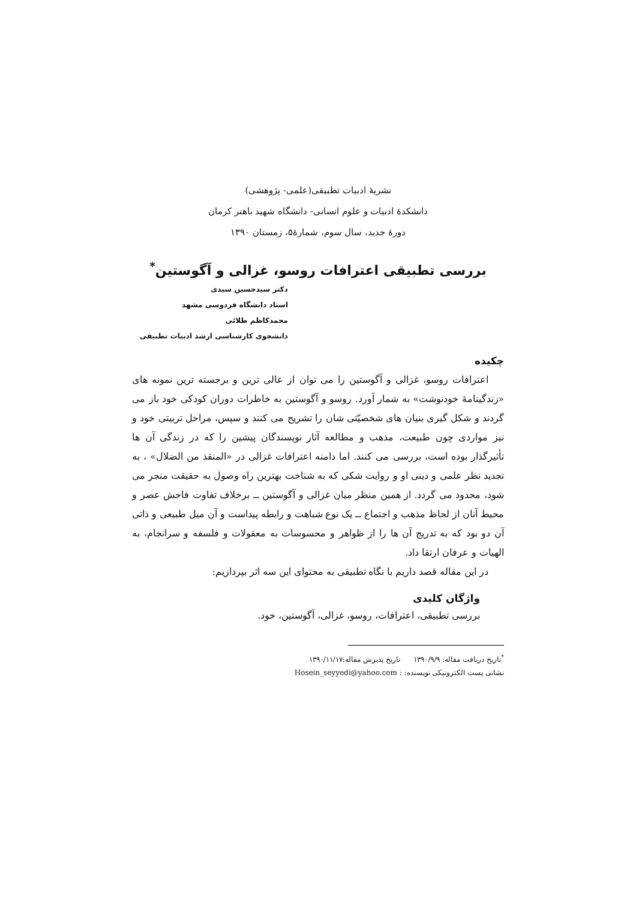نشریهٔ ادبیات تطبیقی(علمی- پژوهشی)
دانشکدهٔ ادبیات و علوم انسانی- دانشگاه شهید باهنر کرمان
دورهٔ جدید، سال سوم، شمارهٔ۵، زمستان ۱۳۹۰
بررسی تطبیقی اعترافات روسو، غزالی و آگوستین<sup>*</sup>
دکتر سیدحسین سیدی
استاد دانشگاه فردوسی مشهد
محمدکاظم طلائی
دانشجوی کارشناسی ارشد ادبیات تطبیقی
چکیده
اعترافات روسو، غزالی و آگوستین را می توان از عالی ترین و برجسته ترین نمونه های «زندگینامهٔ خودنوشت» به شمار آورد. روسو و آگوستین به خاطرات دوران کودکی خود باز می گردند و شکل گیری بنیان های شخصیّتی شان را تشریح می کنند و سپس، مراحل تربیتی خود و نیز مواردی چون طبیعت، مذهب و مطالعه آثار نویسندگان پیشین را که در زندگی آن ها تأثیرگذار بوده است، بررسی می کنند. اما دامنه اعترافات غزالی در «المنقذ من الضلال» ، به تجدید نظر علمی و دینی او و روایت شکی که به شناخت بهترین راه وصول به حقیقت منجر می شود، محدود می گردد. از همین منظر میان غزالی و آگوستین ــ برخلاف تفاوت فاحش عصر و محیط آنان از لحاظ مذهب و اجتماع ــ یک نوع شباهت و رابطه پیداست و آن میل طبیعی و ذاتی آن دو بود که به تدریج آن ها را از ظواهر و محسوسات به معقولات و فلسفه و سرانجام، به الهیات و عرفان ارتقا داد.
در این مقاله قصد داریم با نگاه تطبیقی به محتوای این سه اثر بپردازیم:
واژگان کلیدی
بررسی تطبیقی، اعترافات، روسو، غزالی، آگوستین، خود.
<sup>*</sup> تاریخ دریافت مقاله: ۱۳۹۰/۹/۹ تاریخ پذیرش مقاله:۱۳۹۰/۱۱/۱۷
نشانی پست الکترونیکی نویسنده: : Hosein_seyyedi@yahoo.com